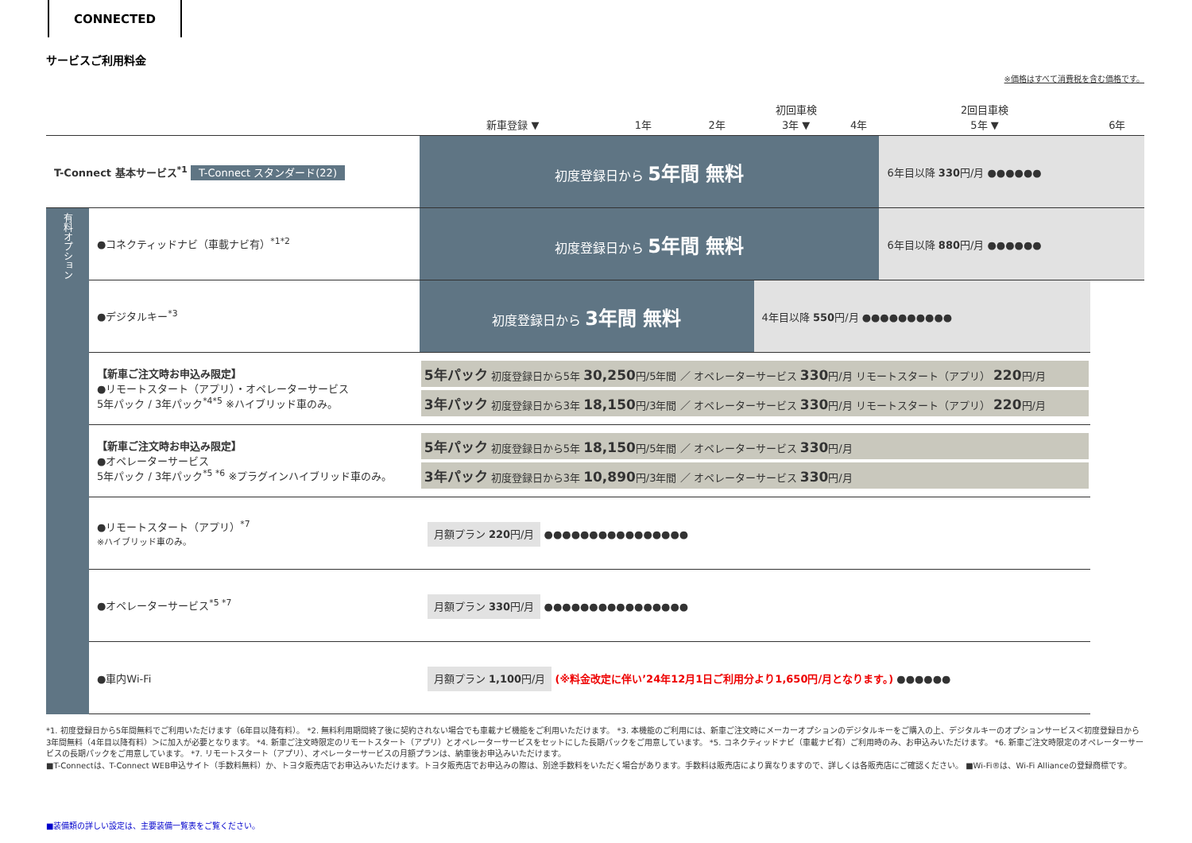CONNECTED
サービスご利用料金
※価格はすべて消費税を含む価格です。
| | | 新車登録 ▼ | 1年 | 2年 | 初回車検 3年 ▼ | 4年 | 2回目車検 5年 ▼ | 6年 |
| --- | --- | --- | --- | --- | --- | --- | --- | --- |
| T-Connect 基本サービス<sup>*1</sup> T-Connect スタンダード(22) | | 初度登録日から 5年間 無料 | | | | | 6年目以降 330 円/月 ●●●●●● | |
| 有料オプション | ●コネクティッドナビ（車載ナビ有）<sup>*1*2</sup> | 初度登録日から 5年間 無料 | | | | | 6年目以降 880 円/月 ●●●●●● | |
| | ●デジタルキー<sup>*3</sup> | 初度登録日から 3年間 無料 | | | 4年目以降 550 円/月 ●●●●●●●●●● | | | |
| | 【新車ご注文時お申込み限定】 ●リモートスタート（アプリ）・オペレーターサービス 5年パック / 3年パック<sup>*4*5</sup> ※ハイブリッド車のみ。 | 5年パック 初度登録日から5年 30,250 円/5年間 ／ オペレーターサービス 330 円/月 リモートスタート（アプリ） 220 円/月 3年パック 初度登録日から3年 18,150 円/3年間 ／ オペレーターサービス 330 円/月 リモートスタート（アプリ） 220 円/月 | | | | | | |
| | 【新車ご注文時お申込み限定】 ●オペレーターサービス 5年パック / 3年パック<sup>*5 *6</sup> ※プラグインハイブリッド車のみ。 | 5年パック 初度登録日から5年 18,150 円/5年間 ／ オペレーターサービス 330 円/月 3年パック 初度登録日から3年 10,890 円/3年間 ／ オペレーターサービス 330 円/月 | | | | | | |
| | ●リモートスタート（アプリ）<sup>*7</sup> ※ハイブリッド車のみ。 | 月額プラン 220 円/月 ●●●●●●●●●●●●●●●● | | | | | | |
| | ●オペレーターサービス<sup>*5 *7</sup> | 月額プラン 330 円/月 ●●●●●●●●●●●●●●●● | | | | | | |
| | ●車内Wi-Fi | 月額プラン 1,100 円/月 (※料金改定に伴い’24年12月1日ご利用分より1,650円/月となります。) ●●●●●● | | | | | | |
*1. 初度登録日から5年間無料でご利用いただけます（6年目以降有料）。 *2. 無料利用期間終了後に契約されない場合でも車載ナビ機能をご利用いただけます。 *3. 本機能のご利用には、新車ご注文時にメーカーオプションのデジタルキーをご購入の上、デジタルキーのオプションサービス＜初度登録日から3年間無料（4年目以降有料）＞に加入が必要となります。 *4. 新車ご注文時限定のリモートスタート（アプリ）とオペレーターサービスをセットにした長期パックをご用意しています。 *5. コネクティッドナビ（車載ナビ有）ご利用時のみ、お申込みいただけます。 *6. 新車ご注文時限定のオペレーターサービスの長期パックをご用意しています。 *7. リモートスタート（アプリ）、オペレーターサービスの月額プランは、納車後お申込みいただけます。
■T-Connectは、T-Connect WEB申込サイト（手数料無料）か、トヨタ販売店でお申込みいただけます。トヨタ販売店でお申込みの際は、別途手数料をいただく場合があります。手数料は販売店により異なりますので、詳しくは各販売店にご確認ください。 ■Wi-Fi®は、Wi-Fi Allianceの登録商標です。
■装備類の詳しい設定は、主要装備一覧表をご覧ください。